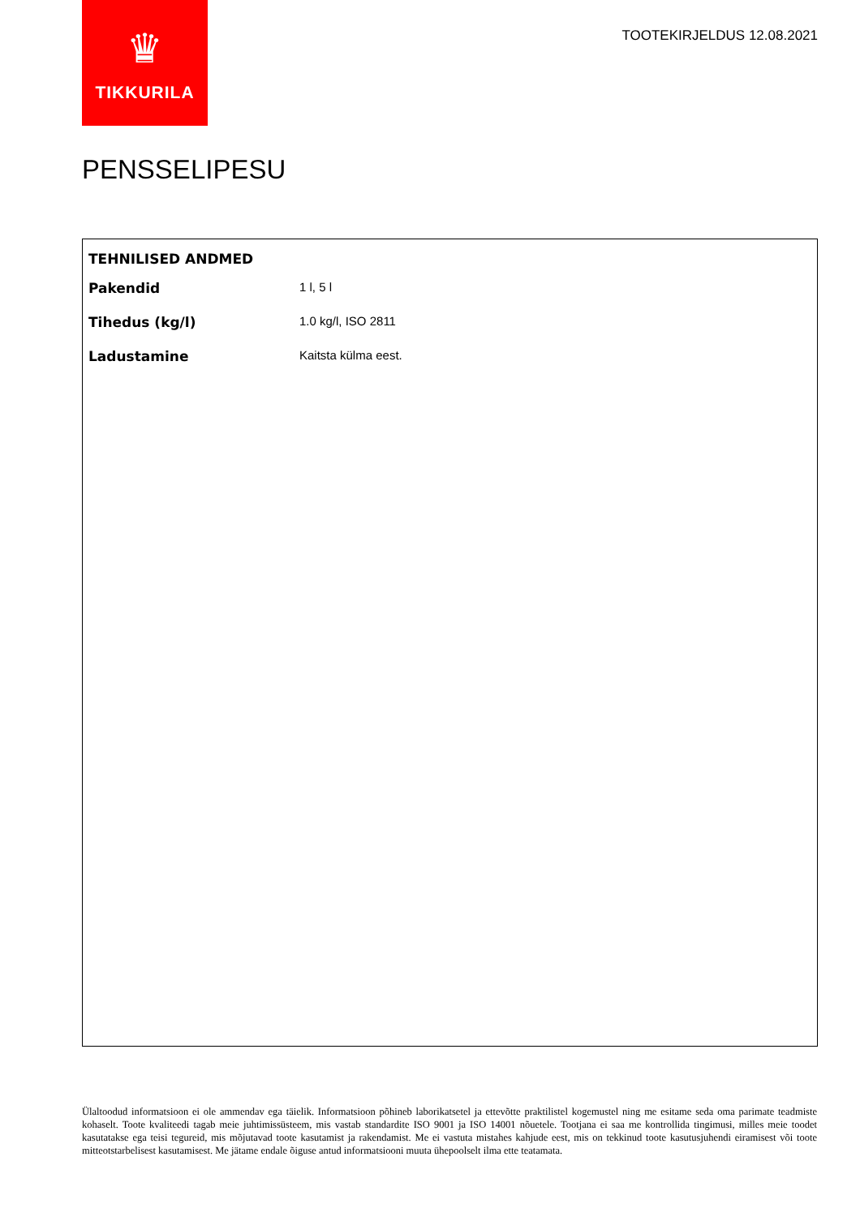♛
TIKKURILA
TOOTEKIRJELDUS 12.08.2021
PENSSELIPESU
TEHNILISED ANDMED
| Pakendid | 1 l, 5 l |
| Tihedus (kg/l) | 1.0 kg/l, ISO 2811 |
| Ladustamine | Kaitsta külma eest. |
Ülaltoodud informatsioon ei ole ammendav ega täielik. Informatsioon põhineb laborikatsetel ja ettevõtte praktilistel kogemustel ning me esitame seda oma parimate teadmiste kohaselt. Toote kvaliteedi tagab meie juhtimissüsteem, mis vastab standardite ISO 9001 ja ISO 14001 nõuetele. Tootjana ei saa me kontrollida tingimusi, milles meie toodet kasutatakse ega teisi tegureid, mis mõjutavad toote kasutamist ja rakendamist. Me ei vastuta mistahes kahjude eest, mis on tekkinud toote kasutusjuhendi eiramisest või toote mitteotstarbelisest kasutamisest. Me jätame endale õiguse antud informatsiooni muuta ühepoolselt ilma ette teatamata.